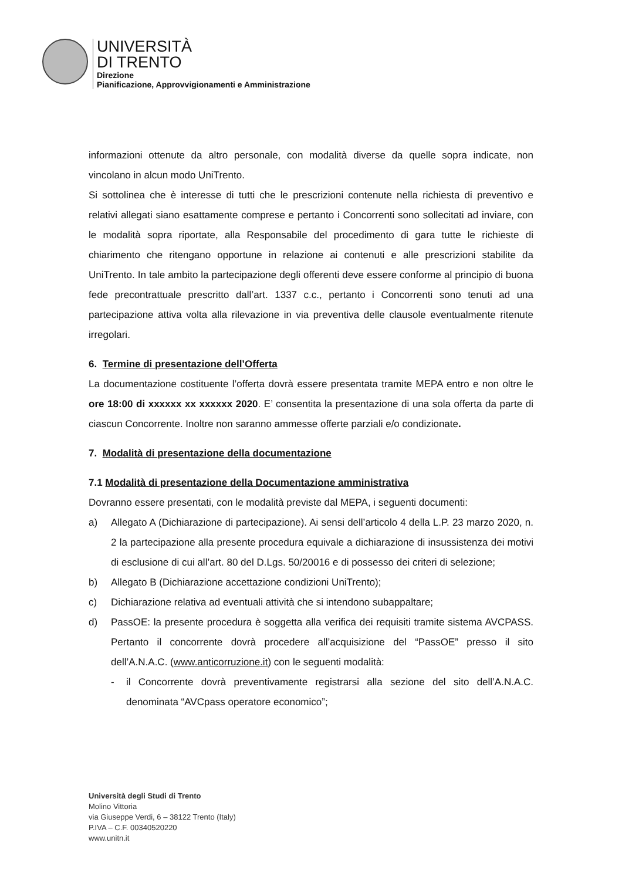UNIVERSITÀ
DI TRENTO
Direzione
Pianificazione, Approvvigionamenti e Amministrazione
informazioni ottenute da altro personale, con modalità diverse da quelle sopra indicate, non vincolano in alcun modo UniTrento.
Si sottolinea che è interesse di tutti che le prescrizioni contenute nella richiesta di preventivo e relativi allegati siano esattamente comprese e pertanto i Concorrenti sono sollecitati ad inviare, con le modalità sopra riportate, alla Responsabile del procedimento di gara tutte le richieste di chiarimento che ritengano opportune in relazione ai contenuti e alle prescrizioni stabilite da UniTrento. In tale ambito la partecipazione degli offerenti deve essere conforme al principio di buona fede precontrattuale prescritto dall’art. 1337 c.c., pertanto i Concorrenti sono tenuti ad una partecipazione attiva volta alla rilevazione in via preventiva delle clausole eventualmente ritenute irregolari.
6. Termine di presentazione dell’Offerta
La documentazione costituente l’offerta dovrà essere presentata tramite MEPA entro e non oltre le ore 18:00 di xxxxxx xx xxxxxx 2020. E’ consentita la presentazione di una sola offerta da parte di ciascun Concorrente. Inoltre non saranno ammesse offerte parziali e/o condizionate.
7. Modalità di presentazione della documentazione
7.1 Modalità di presentazione della Documentazione amministrativa
Dovranno essere presentati, con le modalità previste dal MEPA, i seguenti documenti:
a) Allegato A (Dichiarazione di partecipazione). Ai sensi dell’articolo 4 della L.P. 23 marzo 2020, n. 2 la partecipazione alla presente procedura equivale a dichiarazione di insussistenza dei motivi di esclusione di cui all’art. 80 del D.Lgs. 50/20016 e di possesso dei criteri di selezione;
b) Allegato B (Dichiarazione accettazione condizioni UniTrento);
c) Dichiarazione relativa ad eventuali attività che si intendono subappaltare;
d) PassOE: la presente procedura è soggetta alla verifica dei requisiti tramite sistema AVCPASS. Pertanto il concorrente dovrà procedere all’acquisizione del “PassOE” presso il sito dell’A.N.A.C. (www.anticorruzione.it) con le seguenti modalità:
- il Concorrente dovrà preventivamente registrarsi alla sezione del sito dell’A.N.A.C. denominata “AVCpass operatore economico”;
Università degli Studi di Trento
Molino Vittoria
via Giuseppe Verdi, 6 – 38122 Trento (Italy)
P.IVA – C.F. 00340520220
www.unitn.it